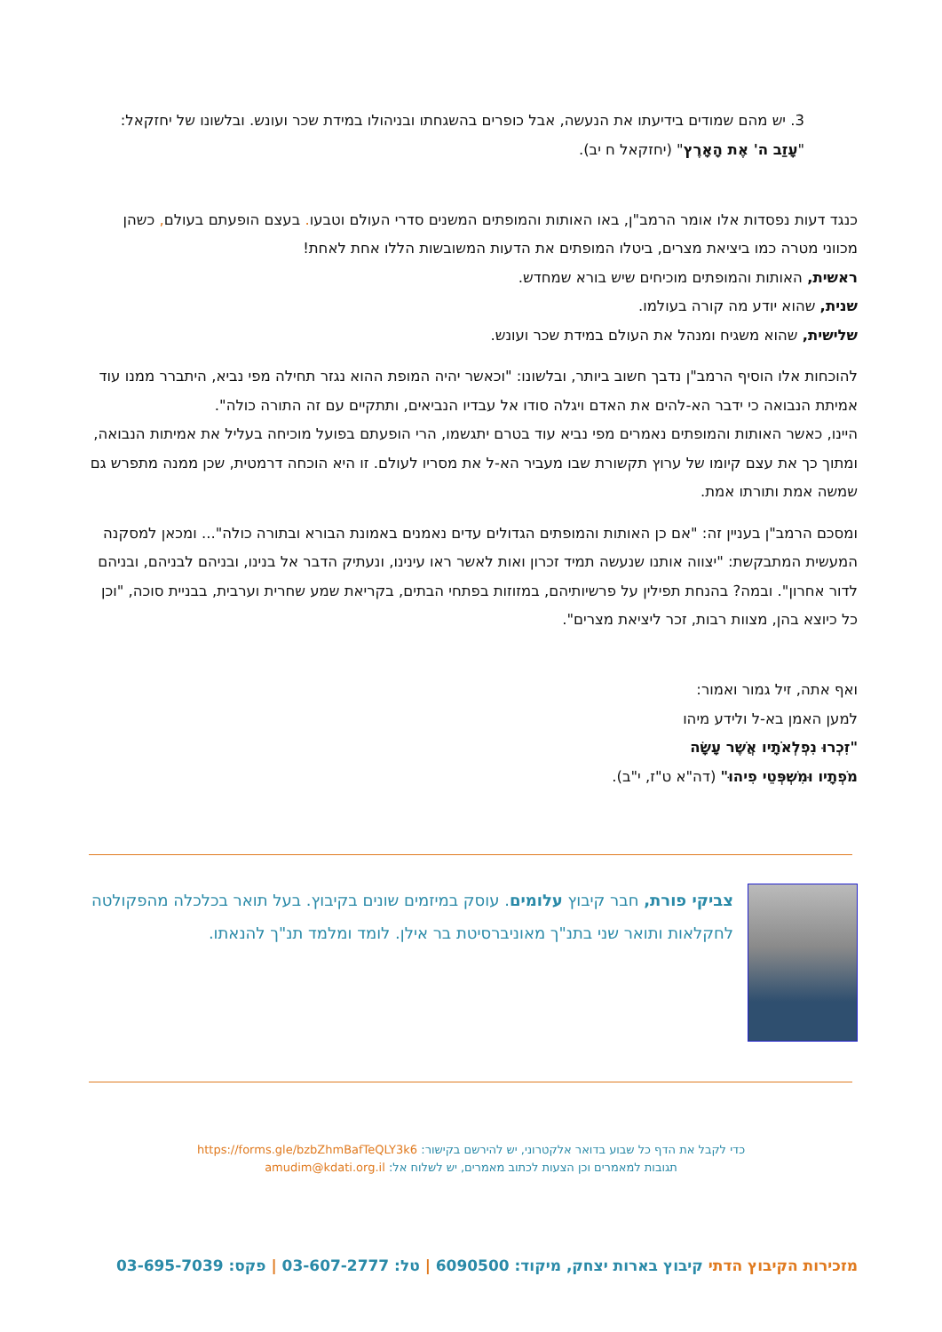3. יש מהם שמודים בידיעתו את הנעשה, אבל כופרים בהשגחתו ובניהולו במידת שכר ועונש. ובלשונו של יחזקאל: "עָזַב ה' אֶת הָאָרֶץ" (יחזקאל ח יב).
כנגד דעות נפסדות אלו אומר הרמב"ן, באו האותות והמופתים המשנים סדרי העולם וטבעו. בעצם הופעתם בעולם, כשהן מכווני מטרה כמו ביציאת מצרים, ביטלו המופתים את הדעות המשובשות הללו אחת לאחת!
ראשית, האותות והמופתים מוכיחים שיש בורא שמחדש.
שנית, שהוא יודע מה קורה בעולמו.
שלישית, שהוא משגיח ומנהל את העולם במידת שכר ועונש.
להוכחות אלו הוסיף הרמב"ן נדבך חשוב ביותר, ובלשונו: "וכאשר יהיה המופת ההוא נגזר תחילה מפי נביא, היתברר ממנו עוד אמיתת הנבואה כי ידבר הא-להים את האדם ויגלה סודו אל עבדיו הנביאים, ותתקיים עם זה התורה כולה".
היינו, כאשר האותות והמופתים נאמרים מפי נביא עוד בטרם יתגשמו, הרי הופעתם בפועל מוכיחה בעליל את אמיתות הנבואה, ומתוך כך את עצם קיומו של ערוץ תקשורת שבו מעביר הא-ל את מסריו לעולם. זו היא הוכחה דרמטית, שכן ממנה מתפרש גם שמשה אמת ותורתו אמת.
ומסכם הרמב"ן בעניין זה: "אם כן האותות והמופתים הגדולים עדים נאמנים באמונת הבורא ובתורה כולה"... ומכאן למסקנה המעשית המתבקשת: "יצווה אותנו שנעשה תמיד זכרון ואות לאשר ראו עינינו, ונעתיק הדבר אל בנינו, ובניהם לבניהם, ובניהם לדור אחרון". ובמה? בהנחת תפילין על פרשיותיהם, במזוזות בפתחי הבתים, בקריאת שמע שחרית וערבית, בבניית סוכה, "וכן כל כיוצא בהן, מצוות רבות, זכר ליציאת מצרים".
ואף אתה, זיל גמור ואמור:
למען האמן בא-ל ולידע מיהו
"זִכְרוּ נִפְלְאֹתָיו אֲשֶׁר עָשָׂה
מֹפְתָיו וּמִשְׁפְּטֵי פִיהוּ" (דה"א ט"ז, י"ב).
צביקי פורת, חבר קיבוץ עלומים. עוסק במיזמים שונים בקיבוץ. בעל תואר בכלכלה מהפקולטה לחקלאות ותואר שני בתנ"ך מאוניברסיטת בר אילן. לומד ומלמד תנ"ך להנאתו.
כדי לקבל את הדף כל שבוע בדואר אלקטרוני, יש להירשם בקישור: https://forms.gle/bzbZhmBafTeQLY3k6
תגובות למאמרים וכן הצעות לכתוב מאמרים, יש לשלוח אל: amudim@kdati.org.il
מזכירות הקיבוץ הדתי קיבוץ בארות יצחק, מיקוד: 6090500 | טל: 03-607-2777 | פקס: 03-695-7039